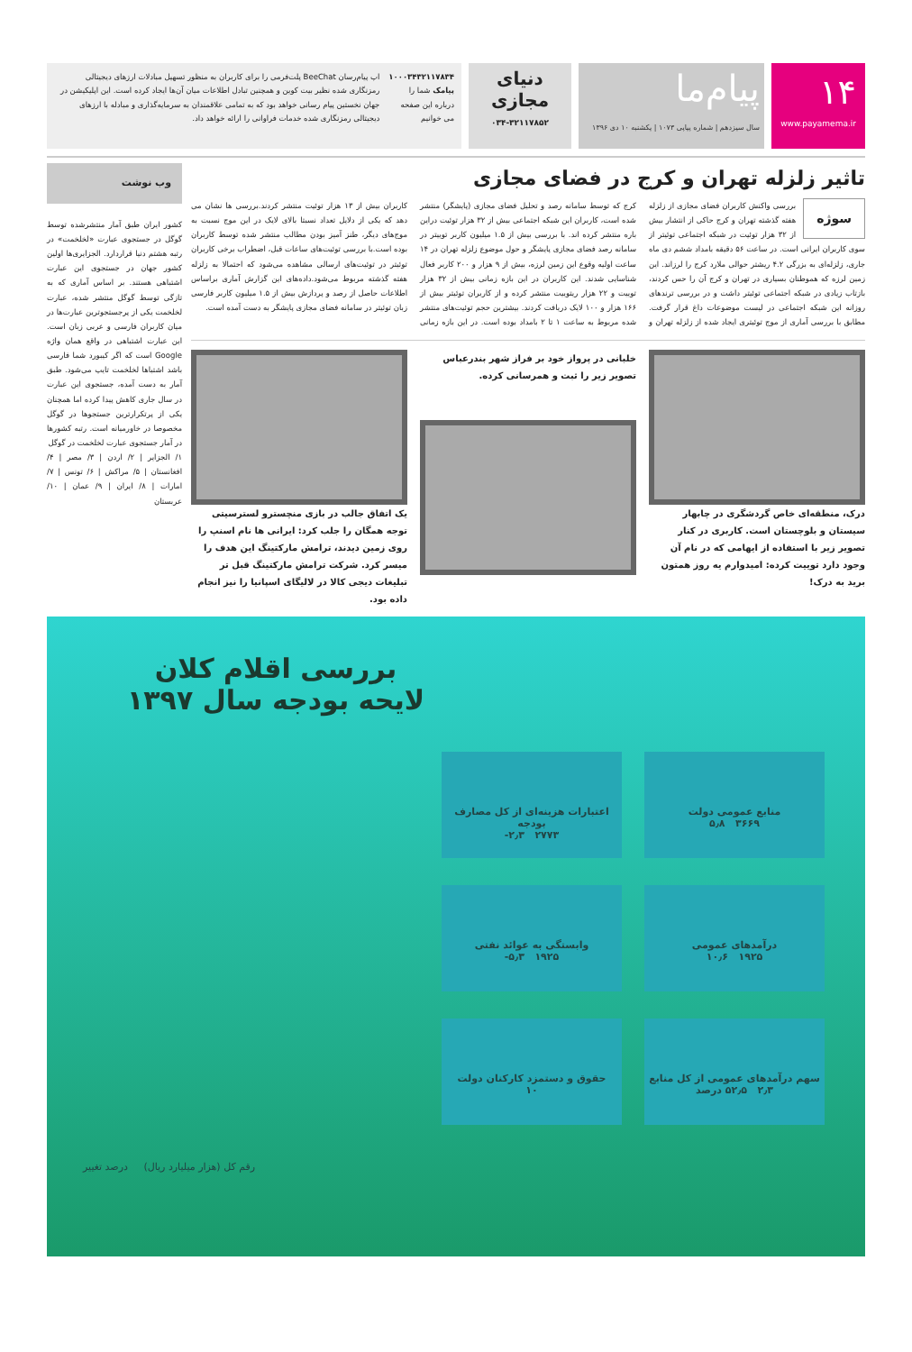۱۴
www.payamema.ir
پیام‌ما
سال سیزدهم | شماره پیاپی ۱۰۷۳ | یکشنبه ۱۰ دی ۱۳۹۶
دنیای مجازی
۰۳۴-۳۲۱۱۷۸۵۲
۱۰۰۰۳۴۳۲۱۱۷۸۳۴
پیامک شما را درباره این صفحه می خوانیم
اپ پیام‌رسان BeeChat پلت‌فرمی را برای کاربران به منظور تسهیل مبادلات ارزهای دیجیتالی رمزنگاری شده نظیر بیت کوین و همچنین تبادل اطلاعات میان آن‌ها ایجاد کرده است. این اپلیکیشن در جهان نخستین پیام رسانی خواهد بود که به تمامی علاقمندان به سرمایه‌گذاری و مبادله با ارزهای دیجیتالی رمزنگاری شده خدمات فراوانی را ارائه خواهد داد.
تاثیر زلزله تهران و کرج در فضای مجازی
سوژه بررسی واکنش کاربران فضای مجازی از زلزله هفته گذشته تهران و کرج حاکی از انتشار بیش از ۳۲ هزار توئیت در شبکه اجتماعی توئیتر از سوی کاربران ایرانی است. در ساعت ۵۶ دقیقه بامداد ششم دی ماه جاری، زلزله‌ای به بزرگی ۴.۲ ریشتر حوالی ملارد کرج را لرزاند. این زمین لرزه که هموطنان بسیاری در تهران و کرج آن را حس کردند، بازتاب زیادی در شبکه اجتماعی توئیتر داشت و در بررسی ترندهای روزانه این شبکه اجتماعی در لیست موضوعات داغ قرار گرفت. مطابق با بررسی آماری از موج توئیتری ایجاد شده از زلزله تهران و کرج که توسط سامانه رصد و تحلیل فضای مجازی (پایشگر) منتشر شده است، کاربران این شبکه اجتماعی بیش از ۳۲ هزار توئیت دراین باره منتشر کرده اند. با بررسی بیش از ۱.۵ میلیون کاربر توییتر در سامانه رصد فضای مجازی پایشگر و حول موضوع زلزله تهران در ۱۴ ساعت اولیه وقوع این زمین لرزه، بیش از ۹ هزار و ۲۰۰ کاربر فعال شناسایی شدند. این کاربران در این بازه زمانی بیش از ۳۲ هزار توییت و ۲۲ هزار ریتوییت منتشر کرده و از کاربران توئیتر بیش از ۱۶۶ هزار و ۱۰۰ لایک دریافت کردند. بیشترین حجم توئیت‌های منتشر شده مربوط به ساعت ۱ تا ۲ بامداد بوده است. در این بازه زمانی کاربران بیش از ۱۳ هزار توئیت منتشر کردند.بررسی ها نشان می دهد که یکی از دلایل تعداد نسبتا بالای لایک در این موج نسبت به موج‌های دیگر، طنز آمیز بودن مطالب منتشر شده توسط کاربران بوده است.با بررسی توئیت‌های ساعات قبل، اضطراب برخی کاربران توئیتر در توئیت‌های ارسالی مشاهده می‌شود که احتمالا به زلزله هفته گذشته مربوط می‌شود.داده‌های این گزارش آماری براساس اطلاعات حاصل از رصد و پردازش بیش از ۱.۵ میلیون کاربر فارسی زبان توئیتر در سامانه فضای مجازی پایشگر به دست آمده است.
درک، منطقه‌ای خاص گردشگری در چابهار سیستان و بلوچستان است. کاربری در کنار تصویر زیر با استفاده از ایهامی که در نام آن وجود دارد توییت کرده: امیدوارم یه روز همتون برید به درک!
خلبانی در پرواز خود بر فراز شهر بندرعباس تصویر زیر را ثبت و همرسانی کرده.
یک اتفاق جالب در بازی منچسترو لسترسیتی توجه همگان را جلب کرد: ایرانی ها نام اسنپ را روی زمین دیدند، ترامش مارکتینگ این هدف را میسر کرد. شرکت ترامش مارکتینگ قبل تر تبلیغات دیجی کالا در لالیگای اسپانیا را نیز انجام داده بود.
وب نوشت
کشور ایران طبق آمار منتشرشده توسط گوگل در جستجوی عبارت «لخلخمت» در رتبه هشتم دنیا قراردارد. الجزایری‌ها اولین کشور جهان در جستجوی این عبارت اشتباهی هستند. بر اساس آماری که به تازگی توسط گوگل منتشر شده، عبارت لخلخمت یکی از پرجستجوترین عبارت‌ها در میان کاربران فارسی و عربی زبان است. این عبارت اشتباهی در واقع همان واژه Google است که اگر کیبورد شما فارسی باشد اشتباها لخلخمت تایپ می‌شود. طبق آمار به دست آمده، جستجوی این عبارت در سال جاری کاهش پیدا کرده اما همچنان یکی از پرتکرارترین جستجوها در گوگل مخصوصا در خاورمیانه است. رتبه کشورها در آمار جستجوی عبارت لخلخمت در گوگل
۱/ الجزایر | ۲/ اردن | ۳/ مصر | ۴/ افغانستان | ۵/ مراکش | ۶/ تونس | ۷/ امارات | ۸/ ایران | ۹/ عمان | ۱۰/ عربستان
بررسی اقلام کلان
لایحه بودجه سال ۱۳۹۷
اعتبارات هزینه‌ای از کل مصارف بودجه
۲۷۷۳ ۲٫۳-
منابع عمومی دولت
۳۶۶۹ ۵٫۸
وابستگی به عوائد نفتی
۱۹۲۵ ۵٫۳-
درآمدهای عمومی
۱۹۲۵ ۱۰٫۶
حقوق و دستمزد کارکنان دولت
۱۰
سهم درآمدهای عمومی از کل منابع
۲٫۳ ۵۲٫۵ درصد
رقم کل (هزار میلیارد ریال) درصد تغییر